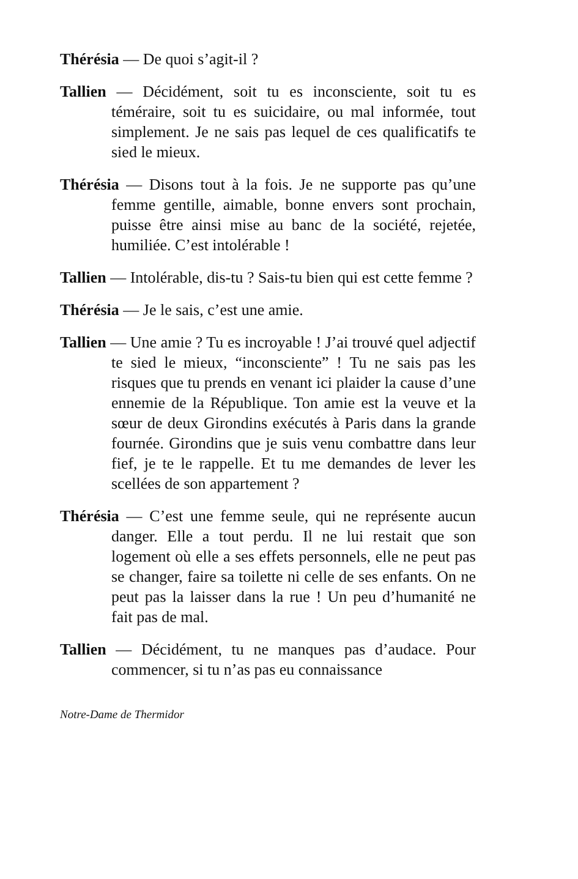Thérésia — De quoi s’agit-il ?
Tallien — Décidément, soit tu es inconsciente, soit tu es téméraire, soit tu es suicidaire, ou mal informée, tout simplement. Je ne sais pas lequel de ces qualificatifs te sied le mieux.
Thérésia — Disons tout à la fois. Je ne supporte pas qu’une femme gentille, aimable, bonne envers sont prochain, puisse être ainsi mise au banc de la société, rejetée, humiliée. C’est intolérable !
Tallien — Intolérable, dis-tu ? Sais-tu bien qui est cette femme ?
Thérésia — Je le sais, c’est une amie.
Tallien — Une amie ? Tu es incroyable ! J’ai trouvé quel adjectif te sied le mieux, “inconsciente” ! Tu ne sais pas les risques que tu prends en venant ici plaider la cause d’une ennemie de la République. Ton amie est la veuve et la sœur de deux Girondins exécutés à Paris dans la grande fournée. Girondins que je suis venu combattre dans leur fief, je te le rappelle. Et tu me demandes de lever les scellées de son appartement ?
Thérésia — C’est une femme seule, qui ne représente aucun danger. Elle a tout perdu. Il ne lui restait que son logement où elle a ses effets personnels, elle ne peut pas se changer, faire sa toilette ni celle de ses enfants. On ne peut pas la laisser dans la rue ! Un peu d’humanité ne fait pas de mal.
Tallien — Décidément, tu ne manques pas d’audace. Pour commencer, si tu n’as pas eu connaissance
Notre-Dame de Thermidor